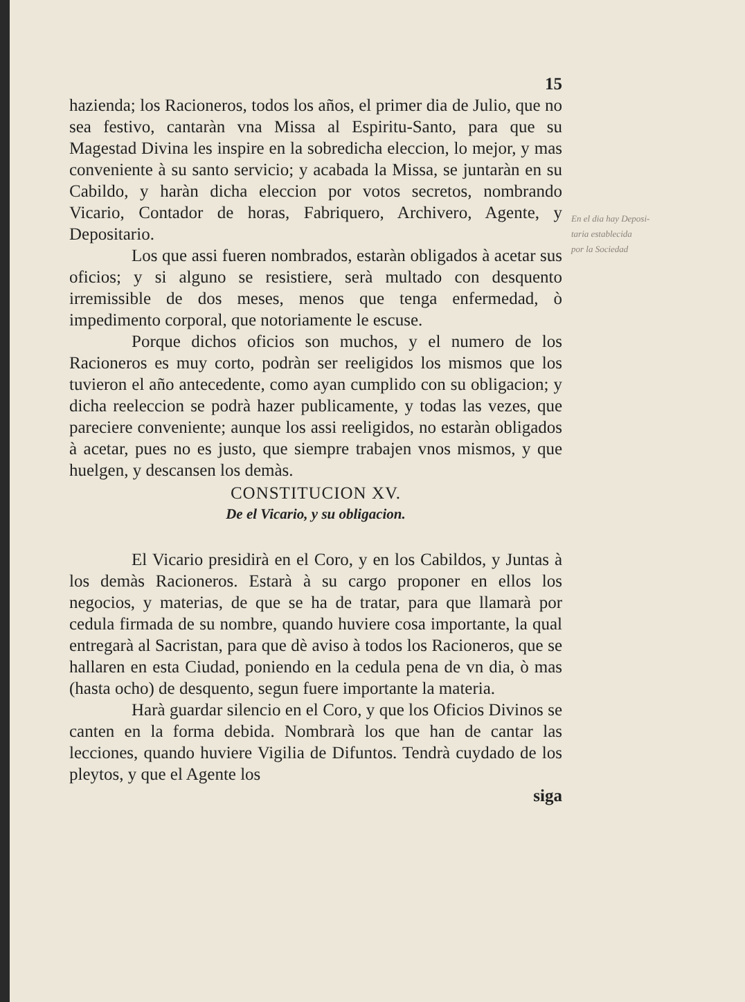15
hazienda; los Racioneros, todos los años, el primer dia de Julio, que no sea festivo, cantaràn vna Missa al Espiritu-Santo, para que su Magestad Divina les inspire en la sobredicha eleccion, lo mejor, y mas conveniente à su santo servicio; y acabada la Missa, se juntaràn en su Cabildo, y haràn dicha eleccion por votos secretos, nombrando Vicario, Contador de horas, Fabriquero, Archivero, Agente, y Depositario.
Los que assi fueren nombrados, estaràn obligados à acetar sus oficios; y si alguno se resistiere, serà multado con desquento irremissible de dos meses, menos que tenga enfermedad, ò impedimento corporal, que notoriamente le escuse.
Porque dichos oficios son muchos, y el numero de los Racioneros es muy corto, podràn ser reeligidos los mismos que los tuvieron el año antecedente, como ayan cumplido con su obligacion; y dicha reeleccion se podrà hazer publicamente, y todas las vezes, que pareciere conveniente; aunque los assi reeligidos, no estaràn obligados à acetar, pues no es justo, que siempre trabajen vnos mismos, y que huelgen, y descansen los demàs.
CONSTITUCION XV.
De el Vicario, y su obligacion.
El Vicario presidirà en el Coro, y en los Cabildos, y Juntas à los demàs Racioneros. Estarà à su cargo proponer en ellos los negocios, y materias, de que se ha de tratar, para que llamarà por cedula firmada de su nombre, quando huviere cosa importante, la qual entregarà al Sacristan, para que dè aviso à todos los Racioneros, que se hallaren en esta Ciudad, poniendo en la cedula pena de vn dia, ò mas (hasta ocho) de desquento, segun fuere importante la materia.
Harà guardar silencio en el Coro, y que los Oficios Divinos se canten en la forma debida. Nombrarà los que han de cantar las lecciones, quando huviere Vigilia de Difuntos. Tendrà cuydado de los pleytos, y que el Agente los
siga
En el dia hay Deposi-
taria establecida
por la Sociedad